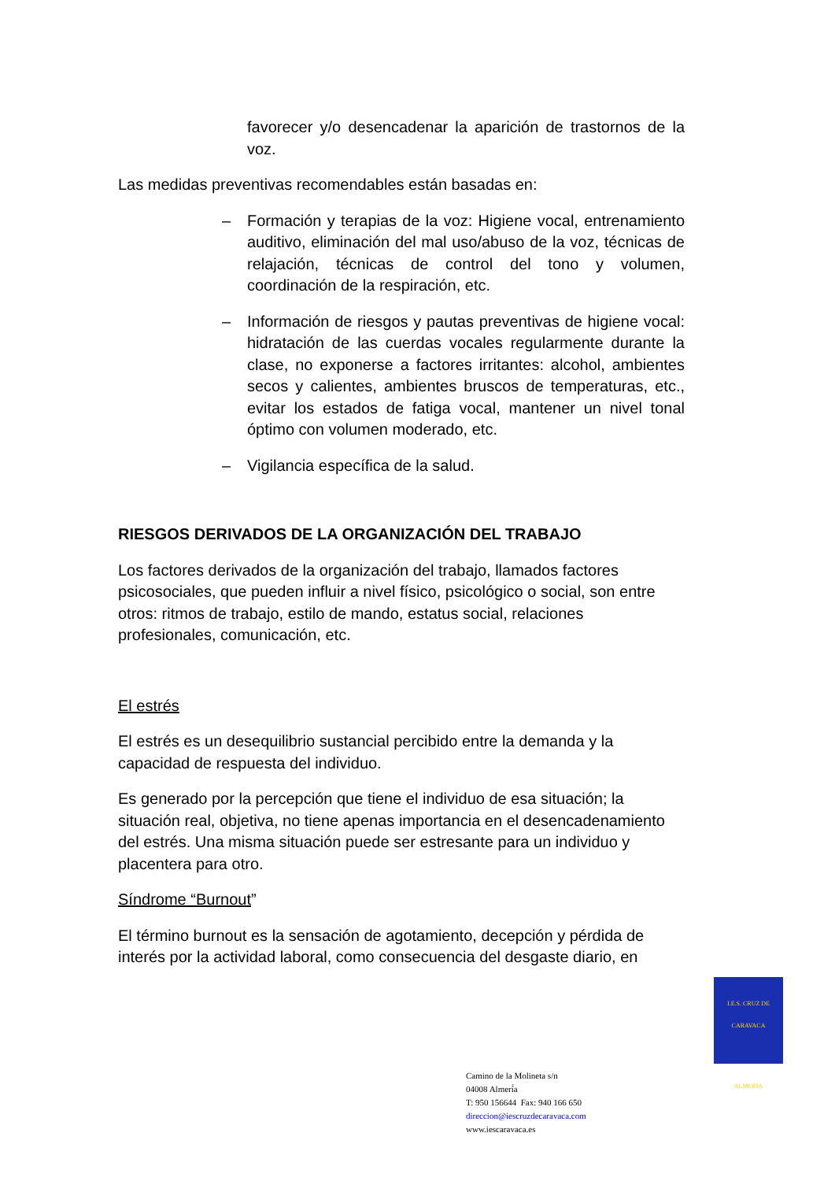favorecer y/o desencadenar la aparición de trastornos de la voz.
Las medidas preventivas recomendables están basadas en:
– Formación y terapias de la voz: Higiene vocal, entrenamiento auditivo, eliminación del mal uso/abuso de la voz, técnicas de relajación, técnicas de control del tono y volumen, coordinación de la respiración, etc.
– Información de riesgos y pautas preventivas de higiene vocal: hidratación de las cuerdas vocales regularmente durante la clase, no exponerse a factores irritantes: alcohol, ambientes secos y calientes, ambientes bruscos de temperaturas, etc., evitar los estados de fatiga vocal, mantener un nivel tonal óptimo con volumen moderado, etc.
– Vigilancia específica de la salud.
RIESGOS DERIVADOS DE LA ORGANIZACIÓN DEL TRABAJO
Los factores derivados de la organización del trabajo, llamados factores psicosociales, que pueden influir a nivel físico, psicológico o social, son entre otros: ritmos de trabajo, estilo de mando, estatus social, relaciones profesionales, comunicación, etc.
El estrés
El estrés es un desequilibrio sustancial percibido entre la demanda y la capacidad de respuesta del individuo.
Es generado por la percepción que tiene el individuo de esa situación; la situación real, objetiva, no tiene apenas importancia en el desencadenamiento del estrés. Una misma situación puede ser estresante para un individuo y placentera para otro.
Síndrome “Burnout”
El término burnout es la sensación de agotamiento, decepción y pérdida de interés por la actividad laboral, como consecuencia del desgaste diario, en
I.E.S. CRUZ DE CARAVACA
ALMERIA
Camino de la Molineta s/n
04008 Almerí́a
T: 950 156644 Fax: 940 166 650
direccion@iescruzdecaravaca.com
www.iescaravaca.es